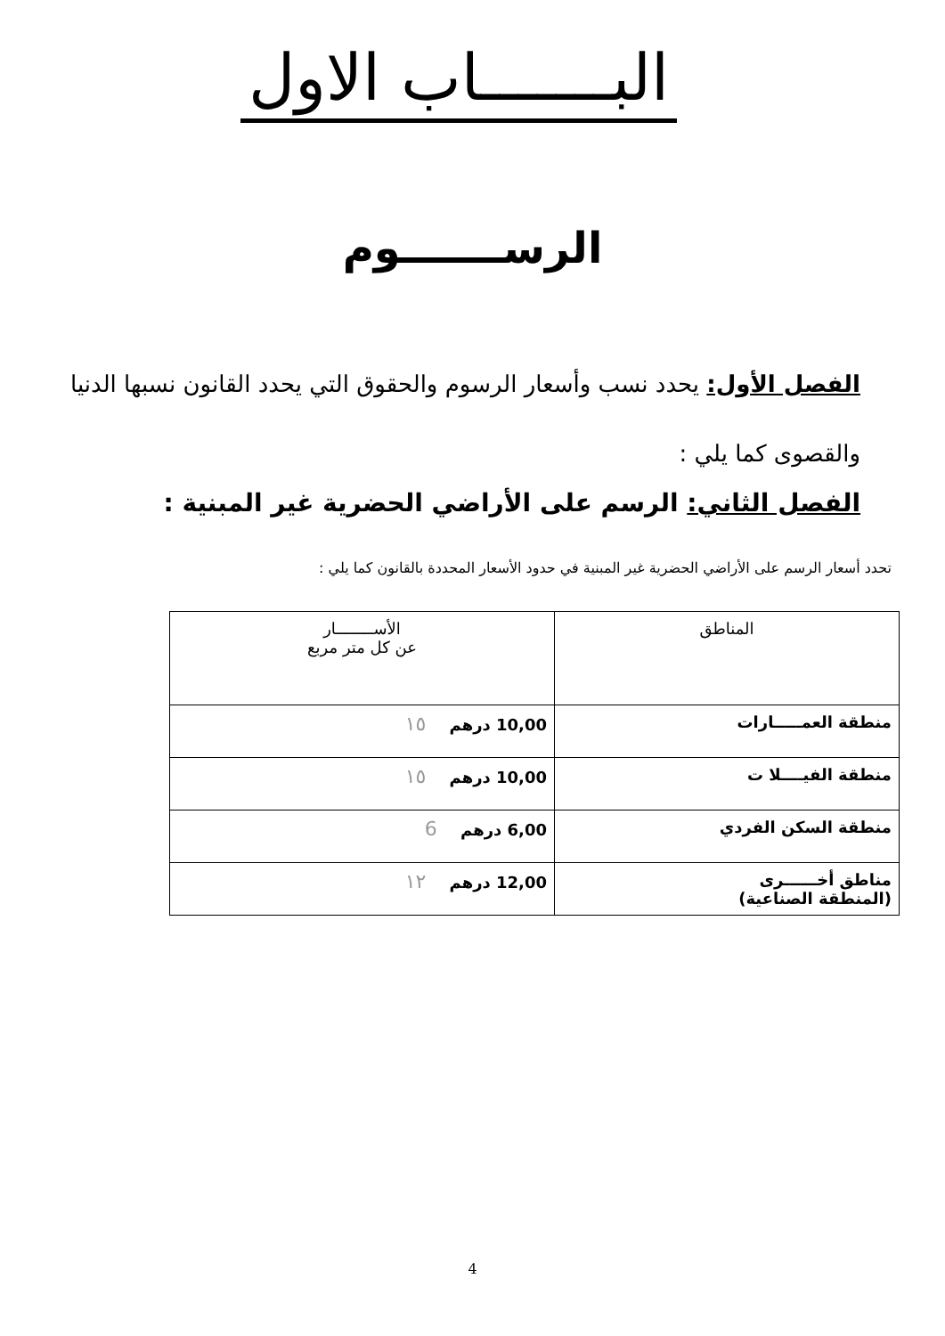البـــــــاب الاول
الرســـــــوم
الفصل الأول: يحدد نسب وأسعار الرسوم والحقوق التي يحدد القانون نسبها الدنيا والقصوى كما يلي :
الفصل الثاني: الرسم على الأراضي الحضرية غير المبنية :
تحدد أسعار الرسم على الأراضي الحضرية غير المبنية في حدود الأسعار المحددة بالقانون كما يلي :
| المناطق | الأســــــــار عن كل متر مربع |
| --- | --- |
| منطقة العمـــــارات | 10,00 درهم ١٥ |
| منطقة الفيــــلا ت | 10,00 درهم ١٥ |
| منطقة السكن الفردي | 6,00 درهم 6 |
| مناطق أخــــــرى (المنطقة الصناعية) | 12,00 درهم ١٢ |
4